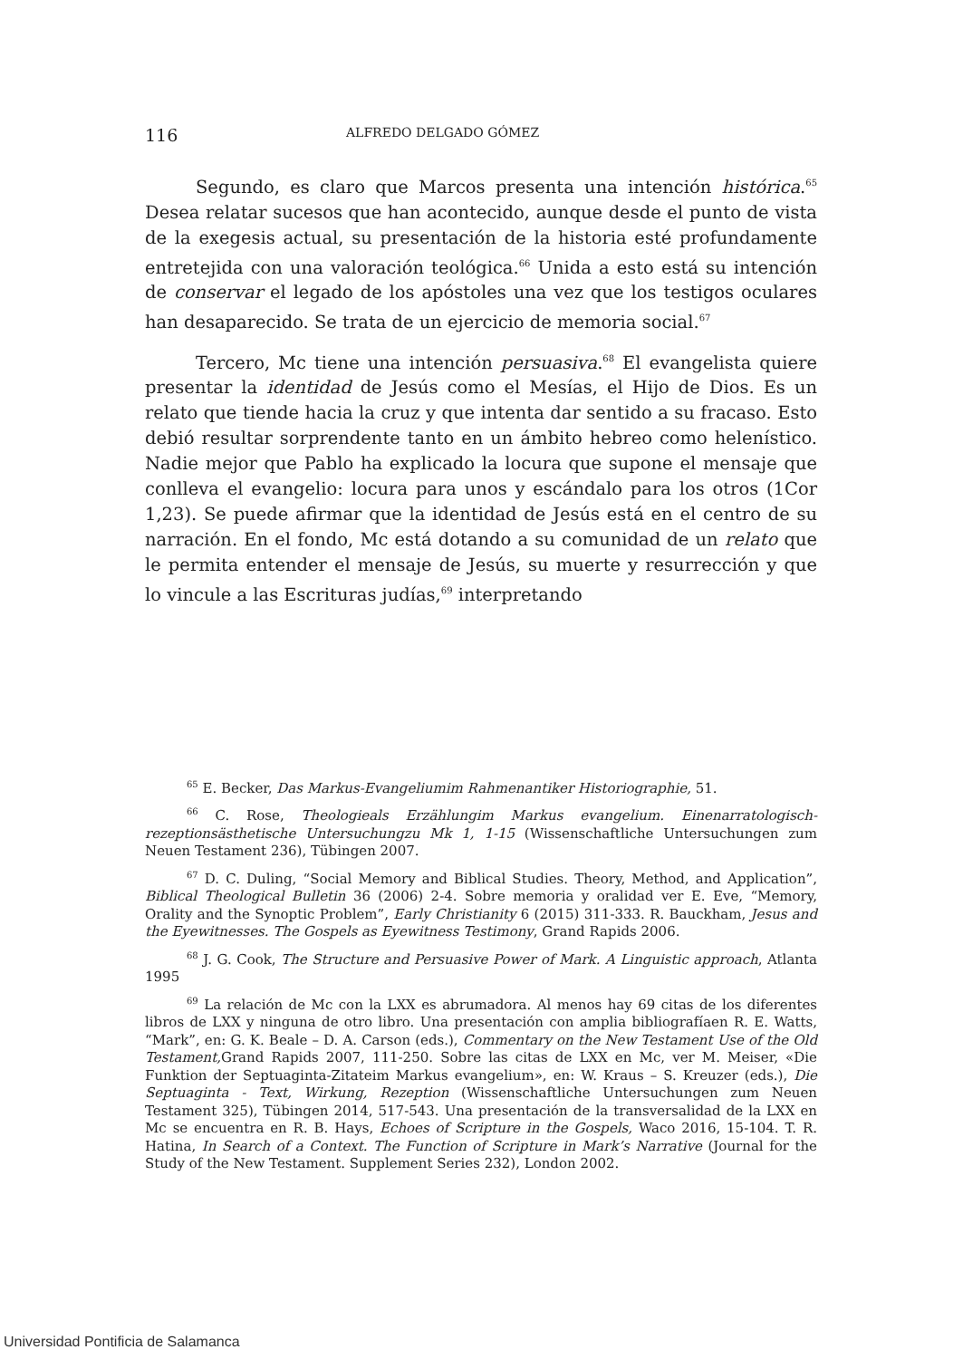116 ALFREDO DELGADO GÓMEZ
Segundo, es claro que Marcos presenta una intención histórica.<sup>65</sup> Desea relatar sucesos que han acontecido, aunque desde el punto de vista de la exegesis actual, su presentación de la historia esté profundamente entretejida con una valoración teológica.<sup>66</sup> Unida a esto está su intención de conservar el legado de los apóstoles una vez que los testigos oculares han desaparecido. Se trata de un ejercicio de memoria social.<sup>67</sup>
Tercero, Mc tiene una intención persuasiva.<sup>68</sup> El evangelista quiere presentar la identidad de Jesús como el Mesías, el Hijo de Dios. Es un relato que tiende hacia la cruz y que intenta dar sentido a su fracaso. Esto debió resultar sorprendente tanto en un ámbito hebreo como helenístico. Nadie mejor que Pablo ha explicado la locura que supone el mensaje que conlleva el evangelio: locura para unos y escándalo para los otros (1Cor 1,23). Se puede afirmar que la identidad de Jesús está en el centro de su narración. En el fondo, Mc está dotando a su comunidad de un relato que le permita entender el mensaje de Jesús, su muerte y resurrección y que lo vincule a las Escrituras judías,<sup>69</sup> interpretando
<sup>65</sup> E. Becker, Das Markus-Evangeliumim Rahmenantiker Historiographie, 51.
<sup>66</sup> C. Rose, Theologieals Erzählungim Markus evangelium. Einenarratologisch-rezeptionsästhetische Untersuchungzu Mk 1, 1-15 (Wissenschaftliche Untersuchungen zum Neuen Testament 236), Tübingen 2007.
<sup>67</sup> D. C. Duling, “Social Memory and Biblical Studies. Theory, Method, and Application”, Biblical Theological Bulletin 36 (2006) 2-4. Sobre memoria y oralidad ver E. Eve, “Memory, Orality and the Synoptic Problem”, Early Christianity 6 (2015) 311-333. R. Bauckham, Jesus and the Eyewitnesses. The Gospels as Eyewitness Testimony, Grand Rapids 2006.
<sup>68</sup> J. G. Cook, The Structure and Persuasive Power of Mark. A Linguistic approach, Atlanta 1995
<sup>69</sup> La relación de Mc con la LXX es abrumadora. Al menos hay 69 citas de los diferentes libros de LXX y ninguna de otro libro. Una presentación con amplia bibliografíaen R. E. Watts, “Mark”, en: G. K. Beale – D. A. Carson (eds.), Commentary on the New Testament Use of the Old Testament, Grand Rapids 2007, 111-250. Sobre las citas de LXX en Mc, ver M. Meiser, «Die Funktion der Septuaginta-Zitateim Markus evangelium», en: W. Kraus – S. Kreuzer (eds.), Die Septuaginta - Text, Wirkung, Rezeption (Wissenschaftliche Untersuchungen zum Neuen Testament 325), Tübingen 2014, 517-543. Una presentación de la transversalidad de la LXX en Mc se encuentra en R. B. Hays, Echoes of Scripture in the Gospels, Waco 2016, 15-104. T. R. Hatina, In Search of a Context. The Function of Scripture in Mark’s Narrative (Journal for the Study of the New Testament. Supplement Series 232), London 2002.
Universidad Pontificia de Salamanca